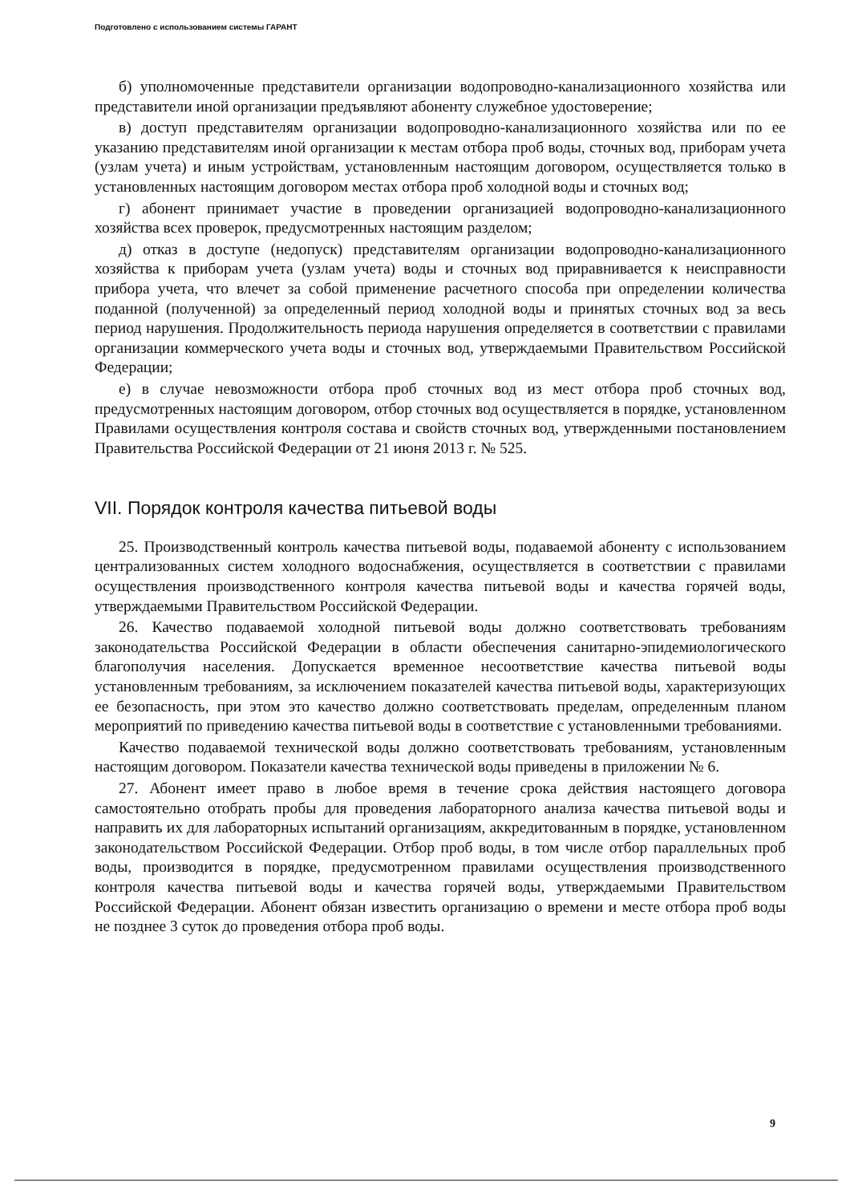Подготовлено с использованием системы ГАРАНТ
б) уполномоченные представители организации водопроводно-канализационного хозяйства или представители иной организации предъявляют абоненту служебное удостоверение;
в) доступ представителям организации водопроводно-канализационного хозяйства или по ее указанию представителям иной организации к местам отбора проб воды, сточных вод, приборам учета (узлам учета) и иным устройствам, установленным настоящим договором, осуществляется только в установленных настоящим договором местах отбора проб холодной воды и сточных вод;
г) абонент принимает участие в проведении организацией водопроводно-канализационного хозяйства всех проверок, предусмотренных настоящим разделом;
д) отказ в доступе (недопуск) представителям организации водопроводно-канализационного хозяйства к приборам учета (узлам учета) воды и сточных вод приравнивается к неисправности прибора учета, что влечет за собой применение расчетного способа при определении количества поданной (полученной) за определенный период холодной воды и принятых сточных вод за весь период нарушения. Продолжительность периода нарушения определяется в соответствии с правилами организации коммерческого учета воды и сточных вод, утверждаемыми Правительством Российской Федерации;
е) в случае невозможности отбора проб сточных вод из мест отбора проб сточных вод, предусмотренных настоящим договором, отбор сточных вод осуществляется в порядке, установленном Правилами осуществления контроля состава и свойств сточных вод, утвержденными постановлением Правительства Российской Федерации от 21 июня 2013 г. № 525.
VII. Порядок контроля качества питьевой воды
25. Производственный контроль качества питьевой воды, подаваемой абоненту с использованием централизованных систем холодного водоснабжения, осуществляется в соответствии с правилами осуществления производственного контроля качества питьевой воды и качества горячей воды, утверждаемыми Правительством Российской Федерации.
26. Качество подаваемой холодной питьевой воды должно соответствовать требованиям законодательства Российской Федерации в области обеспечения санитарно-эпидемиологического благополучия населения. Допускается временное несоответствие качества питьевой воды установленным требованиям, за исключением показателей качества питьевой воды, характеризующих ее безопасность, при этом это качество должно соответствовать пределам, определенным планом мероприятий по приведению качества питьевой воды в соответствие с установленными требованиями.
Качество подаваемой технической воды должно соответствовать требованиям, установленным настоящим договором. Показатели качества технической воды приведены в приложении № 6.
27. Абонент имеет право в любое время в течение срока действия настоящего договора самостоятельно отобрать пробы для проведения лабораторного анализа качества питьевой воды и направить их для лабораторных испытаний организациям, аккредитованным в порядке, установленном законодательством Российской Федерации. Отбор проб воды, в том числе отбор параллельных проб воды, производится в порядке, предусмотренном правилами осуществления производственного контроля качества питьевой воды и качества горячей воды, утверждаемыми Правительством Российской Федерации. Абонент обязан известить организацию о времени и месте отбора проб воды не позднее 3 суток до проведения отбора проб воды.
9